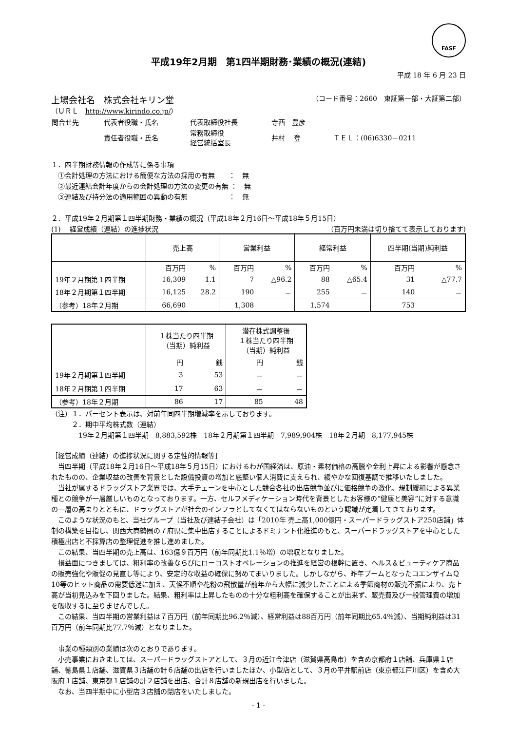FASF
平成19年2月期　第1四半期財務･業績の概況(連結)
平成 18 年 6 月 23 日
上場会社名　株式会社キリン堂 （コード番号：2660　東証第一部・大証第二部）
（ＵＲＬ　http://www.kirindo.co.jp/）
| 問合せ先 | 代表者役職・氏名 | 代表取締役社長 | 寺西 豊彦 | |
| | 責任者役職・氏名 | 常務取締役 経営統括室長 | 井村 登 | ＴＥＬ：(06)6330－0211 |
１．四半期財務情報の作成等に係る事項
　①会計処理の方法における簡便な方法の採用の有無　　：　無
　②最近連結会計年度からの会計処理の方法の変更の有無 ：　無
　③連結及び持分法の適用範囲の異動の有無　　　　　　：　無
２．平成19年２月期第１四半期財務・業績の概況（平成18年２月16日～平成18年５月15日）
(1)　 経営成績（連結）の進捗状況 （百万円未満は切り捨てて表示しております)
| | 売上高 | | 営業利益 | | 経常利益 | | 四半期(当期)純利益 | |
| | 百万円 | % | 百万円 | % | 百万円 | % | 百万円 | % |
| 19年２月期第１四半期 | 16,309 | 1.1 | 7 | △96.2 | 88 | △65.4 | 31 | △77.7 |
| 18年２月期第１四半期 | 16,125 | 28.2 | 190 | － | 255 | － | 140 | － |
| （参考）18年２月期 | 66,690 | | 1,308 | | 1,574 | | 753 | |
| | １株当たり四半期 （当期）純利益 | | 潜在株式調整後 １株当たり四半期 （当期）純利益 | |
| | 円 | 銭 | 円 | 銭 |
| 19年２月期第１四半期 | 3 | 53 | － | － |
| 18年２月期第１四半期 | 17 | 63 | － | － |
| （参考）18年２月期 | 86 | 17 | 85 | 48 |
（注）１．パーセント表示は、対前年同四半期増減率を示しております。
　　　２．期中平均株式数（連結）
　　　　19年２月期第１四半期　8,883,592株　18年２月期第１四半期　7,989,904株　18年２月期　8,177,945株
［経営成績（連結）の進捗状況に関する定性的情報等］
当四半期（平成18年２月16日～平成18年５月15日）におけるわが国経済は、原油・素材価格の高騰や金利上昇による影響が懸念されたものの、企業収益の改善を背景とした設備投資の増加と底堅い個人消費に支えられ、緩やかな回復基調で推移いたしました。
当社が属するドラッグストア業界では、大手チェーンを中心とした競合各社の出店競争並びに価格競争の激化、規制緩和による異業種との競争が一層厳しいものとなっております。一方、セルフメディケーション時代を背景としたお客様の“健康と美容”に対する意識の一層の高まりとともに、ドラッグストアが社会のインフラとしてなくてはならないものという認識が定着してきております。
このような状況のもと、当社グループ（当社及び連結子会社）は「2010年 売上高1,000億円・スーパードラッグストア250店舗」体制の構築を目指し、関西大商勢圏の７府県に集中出店することによるドミナント化推進のもと、スーパードラッグストアを中心とした積極出店と不採算店の整理促進を推し進めました。
この結果、当四半期の売上高は、163億９百万円（前年同期比1.1％増）の増収となりました。
損益面につきましては、粗利率の改善ならびにローコストオペレーションの推進を経営の根幹に置き、ヘルス＆ビューティケア商品の販売強化や販促の見直し等により、安定的な収益の確保に努めてまいりました。しかしながら、昨年ブームとなったコエンザイムＱ10等のヒット商品の需要低迷に加え、天候不順や花粉の飛散量が前年から大幅に減少したことによる季節商材の販売不振により、売上高が当初見込みを下回りました。結果、粗利率は上昇したものの十分な粗利高を確保することが出来ず、販売費及び一般管理費の増加を吸収するに至りませんでした。
この結果、当四半期の営業利益は７百万円（前年同期比96.2％減）、経常利益は88百万円（前年同期比65.4％減）、当期純利益は31百万円（前年同期比77.7％減）となりました。
事業の種類別の業績は次のとおりであります。
小売事業におきましては、スーパードラッグストアとして、３月の近江今津店（滋賀県高島市）を含め京都府１店舗、兵庫県１店舗、徳島県１店舗、滋賀県３店舗の計６店舗の出店を行いましたほか、小型店として、３月の平井駅前店（東京都江戸川区）を含め大阪府１店舗、東京都１店舗の計２店舗を出店、合計８店舗の新規出店を行いました。
なお、当四半期中に小型店３店舗の閉店をいたしました。
- 1 -